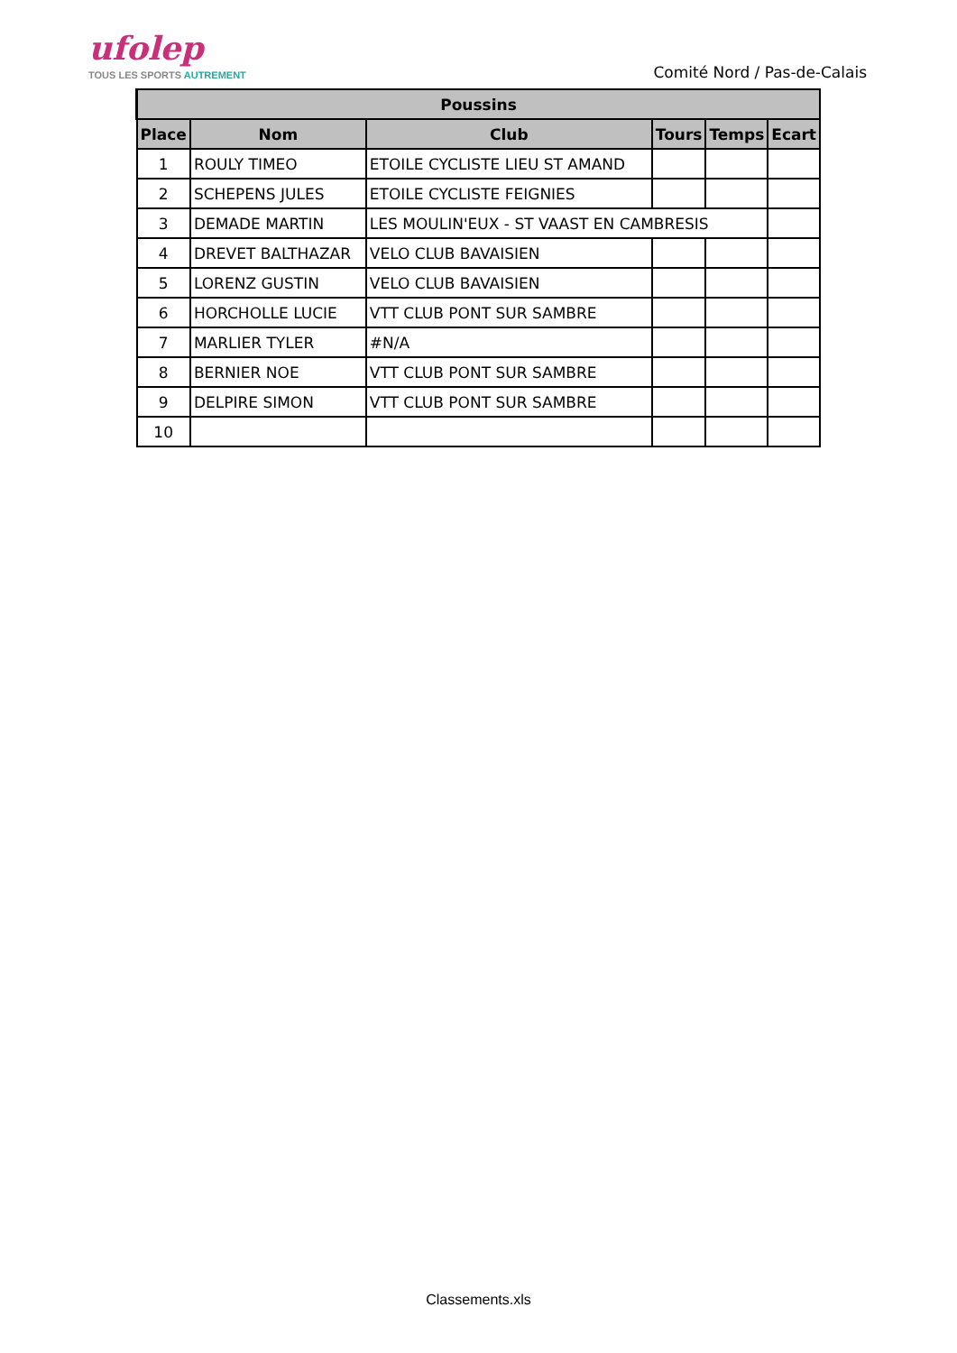ufolep
TOUS LES SPORTS AUTREMENT
Comité Nord / Pas-de-Calais
| Poussins | | | | | |
| --- | --- | --- | --- | --- | --- |
| Place | Nom | Club | Tours | Temps | Ecart |
| 1 | ROULY TIMEO | ETOILE CYCLISTE LIEU ST AMAND | | | |
| 2 | SCHEPENS JULES | ETOILE CYCLISTE FEIGNIES | | | |
| 3 | DEMADE MARTIN | LES MOULIN'EUX - ST VAAST EN CAMBRESIS | | | |
| 4 | DREVET BALTHAZAR | VELO CLUB BAVAISIEN | | | |
| 5 | LORENZ GUSTIN | VELO CLUB BAVAISIEN | | | |
| 6 | HORCHOLLE LUCIE | VTT CLUB PONT SUR SAMBRE | | | |
| 7 | MARLIER TYLER | #N/A | | | |
| 8 | BERNIER NOE | VTT CLUB PONT SUR SAMBRE | | | |
| 9 | DELPIRE SIMON | VTT CLUB PONT SUR SAMBRE | | | |
| 10 | | | | | |
Classements.xls